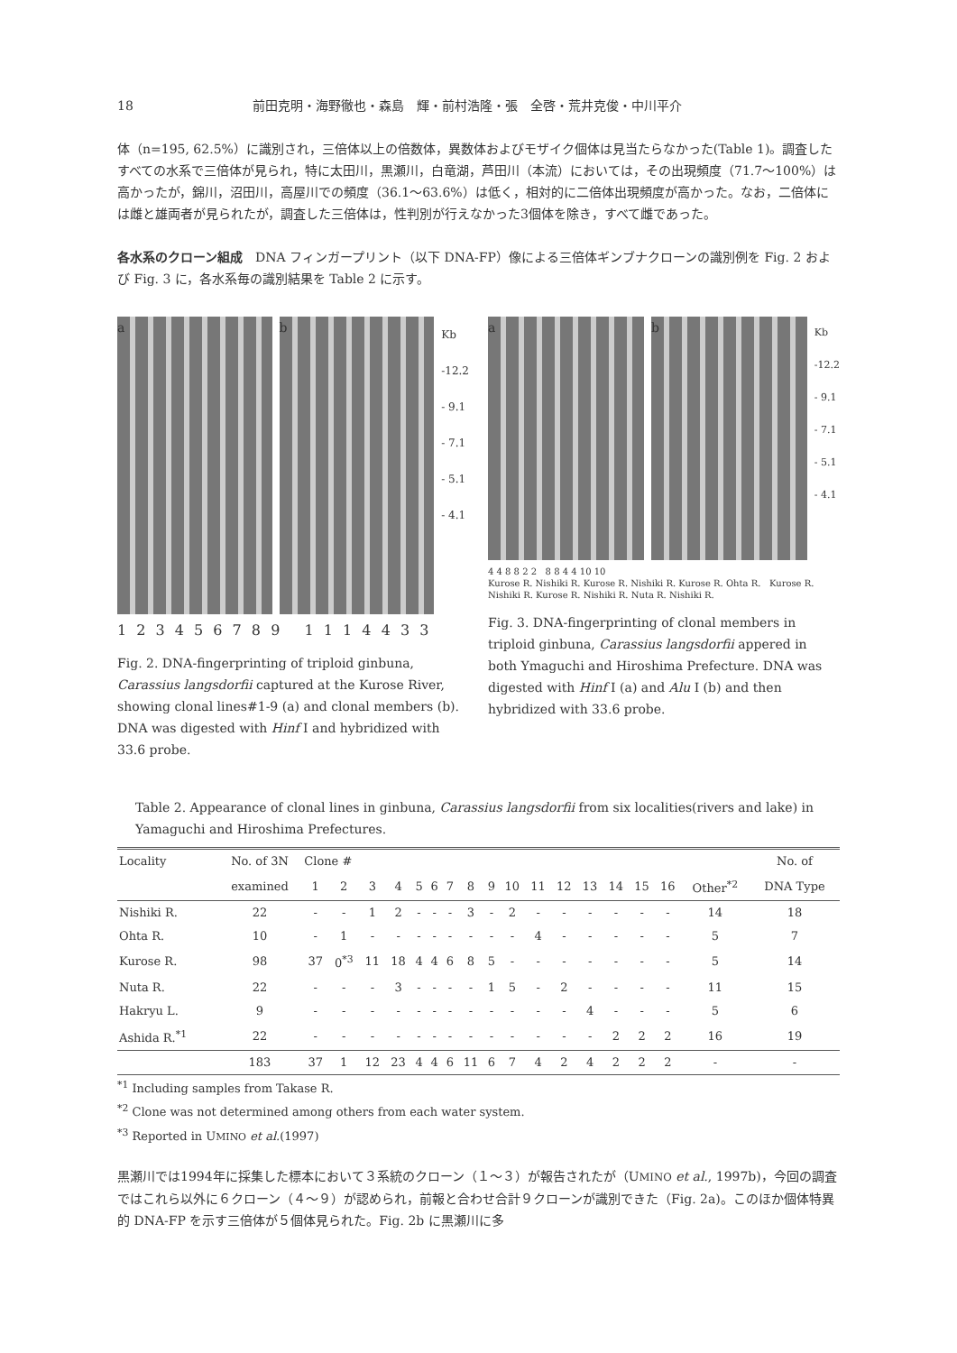18 前田克明・海野徹也・森島　輝・前村浩隆・張　全啓・荒井克俊・中川平介
体（n=195, 62.5%）に識別され，三倍体以上の倍数体，異数体およびモザイク個体は見当たらなかった(Table 1)。調査したすべての水系で三倍体が見られ，特に太田川，黒瀬川，白竜湖，芦田川（本流）においては，その出現頻度（71.7～100%）は高かったが，錦川，沼田川，高屋川での頻度（36.1～63.6%）は低く，相対的に二倍体出現頻度が高かった。なお，二倍体には雌と雄両者が見られたが，調査した三倍体は，性判別が行えなかった3個体を除き，すべて雌であった。
各水系のクローン組成　DNA フィンガープリント（以下 DNA-FP）像による三倍体ギンブナクローンの識別例を Fig. 2 および Fig. 3 に，各水系毎の識別結果を Table 2 に示す。
a b
Kb
-12.2
- 9.1
- 7.1
- 5.1
- 4.1
1 2 3 4 5 6 7 8 9 1 1 1 4 4 3 3
Fig. 2. DNA-fingerprinting of triploid ginbuna, Carassius langsdorfii captured at the Kurose River, showing clonal lines#1-9 (a) and clonal members (b). DNA was digested with Hinf I and hybridized with 33.6 probe.
a b
Kb
-12.2
- 9.1
- 7.1
- 5.1
- 4.1
4 4 8 8 2 2 8 8 4 4 10 10
Kurose R. Nishiki R. Kurose R. Nishiki R. Kurose R. Ohta R. Kurose R. Nishiki R. Kurose R. Nishiki R. Nuta R. Nishiki R.
Fig. 3. DNA-fingerprinting of clonal members in triploid ginbuna, Carassius langsdorfii appered in both Ymaguchi and Hiroshima Prefecture. DNA was digested with Hinf I (a) and Alu I (b) and then hybridized with 33.6 probe.
Table 2. Appearance of clonal lines in ginbuna, Carassius langsdorfii from six localities(rivers and lake) in Yamaguchi and Hiroshima Prefectures.
| Locality | No. of 3N | Clone # | | | | | | | | | | | | | | | | | No. of |
| --- | --- | --- | --- | --- | --- | --- | --- | --- | --- | --- | --- | --- | --- | --- | --- | --- | --- | --- | --- |
| | examined | 1 | 2 | 3 | 4 | 5 | 6 | 7 | 8 | 9 | 10 | 11 | 12 | 13 | 14 | 15 | 16 | Other<sup>*2</sup> | DNA Type |
| Nishiki R. | 22 | - | - | 1 | 2 | - | - | - | 3 | - | 2 | - | - | - | - | - | - | 14 | 18 |
| Ohta R. | 10 | - | 1 | - | - | - | - | - | - | - | - | 4 | - | - | - | - | - | 5 | 7 |
| Kurose R. | 98 | 37 | 0<sup>*3</sup> | 11 | 18 | 4 | 4 | 6 | 8 | 5 | - | - | - | - | - | - | - | 5 | 14 |
| Nuta R. | 22 | - | - | - | 3 | - | - | - | - | 1 | 5 | - | 2 | - | - | - | - | 11 | 15 |
| Hakryu L. | 9 | - | - | - | - | - | - | - | - | - | - | - | - | 4 | - | - | - | 5 | 6 |
| Ashida R.<sup>*1</sup> | 22 | - | - | - | - | - | - | - | - | - | - | - | - | - | 2 | 2 | 2 | 16 | 19 |
| | 183 | 37 | 1 | 12 | 23 | 4 | 4 | 6 | 11 | 6 | 7 | 4 | 2 | 4 | 2 | 2 | 2 | - | - |
<sup>*1</sup> Including samples from Takase R.
<sup>*2</sup> Clone was not determined among others from each water system.
<sup>*3</sup> Reported in UMINO et al.(1997)
黒瀬川では1994年に採集した標本において３系統のクローン（１～３）が報告されたが（UMINO et al., 1997b)，今回の調査ではこれら以外に６クローン（４～９）が認められ，前報と合わせ合計９クローンが識別できた（Fig. 2a)。このほか個体特異的 DNA-FP を示す三倍体が５個体見られた。Fig. 2b に黒瀬川に多